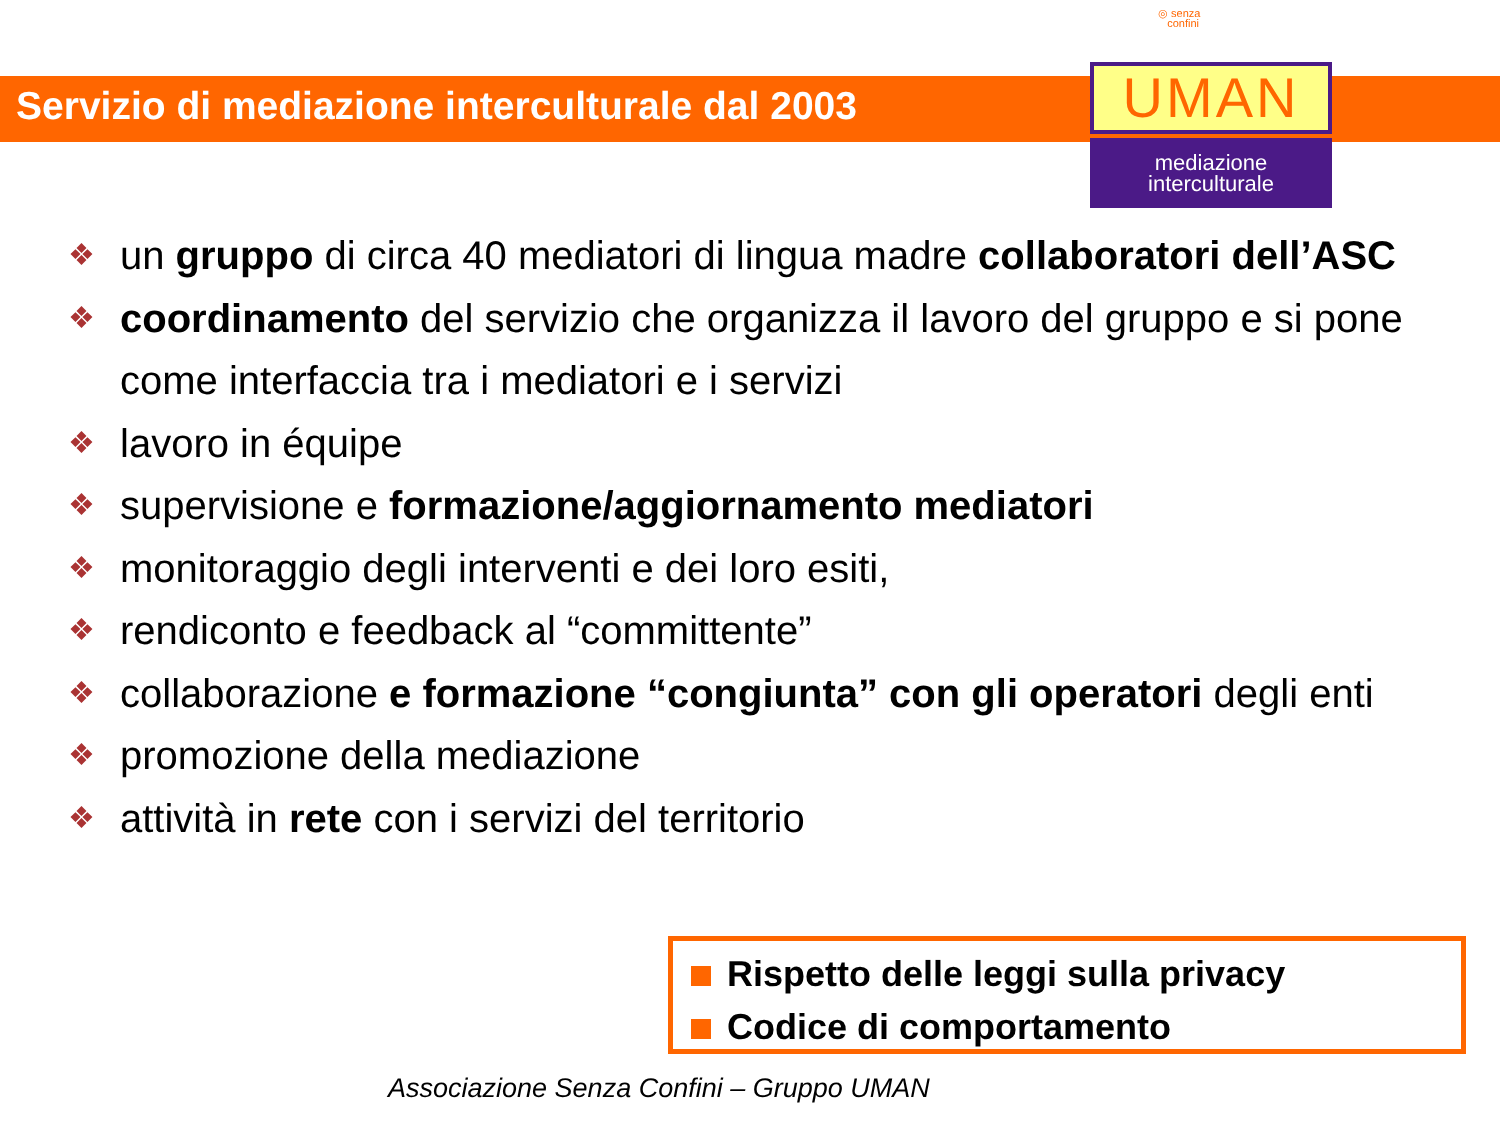◎ senza
confini
Servizio di mediazione interculturale dal 2003
UMAN
mediazione
interculturale
❖ un gruppo di circa 40 mediatori di lingua madre collaboratori dell’ASC
❖ coordinamento del servizio che organizza il lavoro del gruppo e si pone come interfaccia tra i mediatori e i servizi
❖ lavoro in équipe
❖ supervisione e formazione/aggiornamento mediatori
❖ monitoraggio degli interventi e dei loro esiti,
❖ rendiconto e feedback al “committente”
❖ collaborazione e formazione “congiunta” con gli operatori degli enti
❖ promozione della mediazione
❖ attività in rete con i servizi del territorio
Rispetto delle leggi sulla privacy
Codice di comportamento
Associazione Senza Confini – Gruppo UMAN